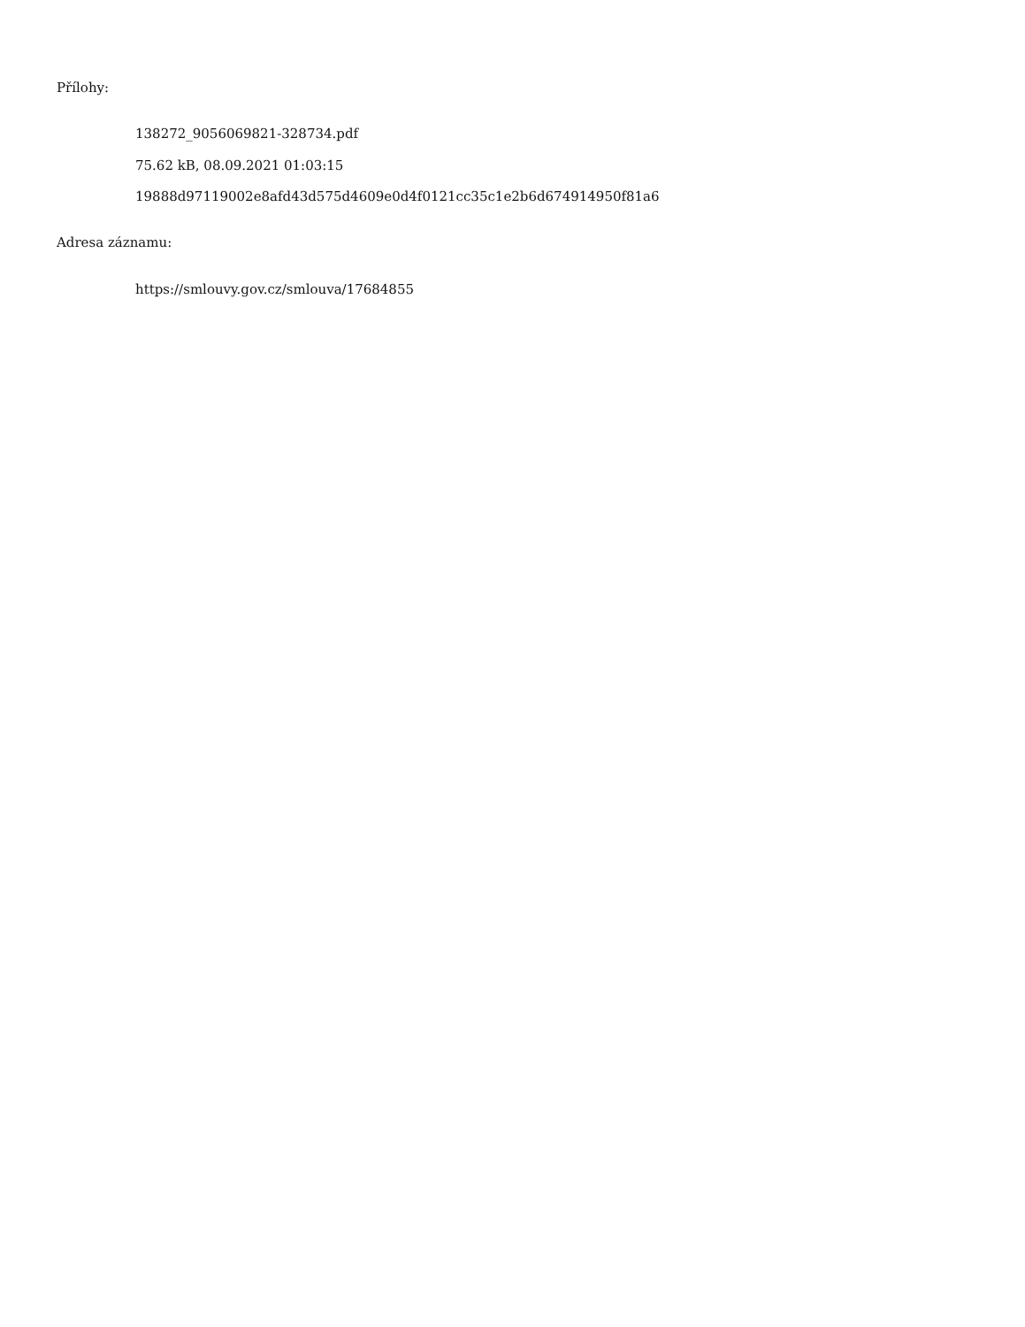Přílohy:
138272_9056069821-328734.pdf
75.62 kB, 08.09.2021 01:03:15
19888d97119002e8afd43d575d4609e0d4f0121cc35c1e2b6d674914950f81a6
Adresa záznamu:
https://smlouvy.gov.cz/smlouva/17684855